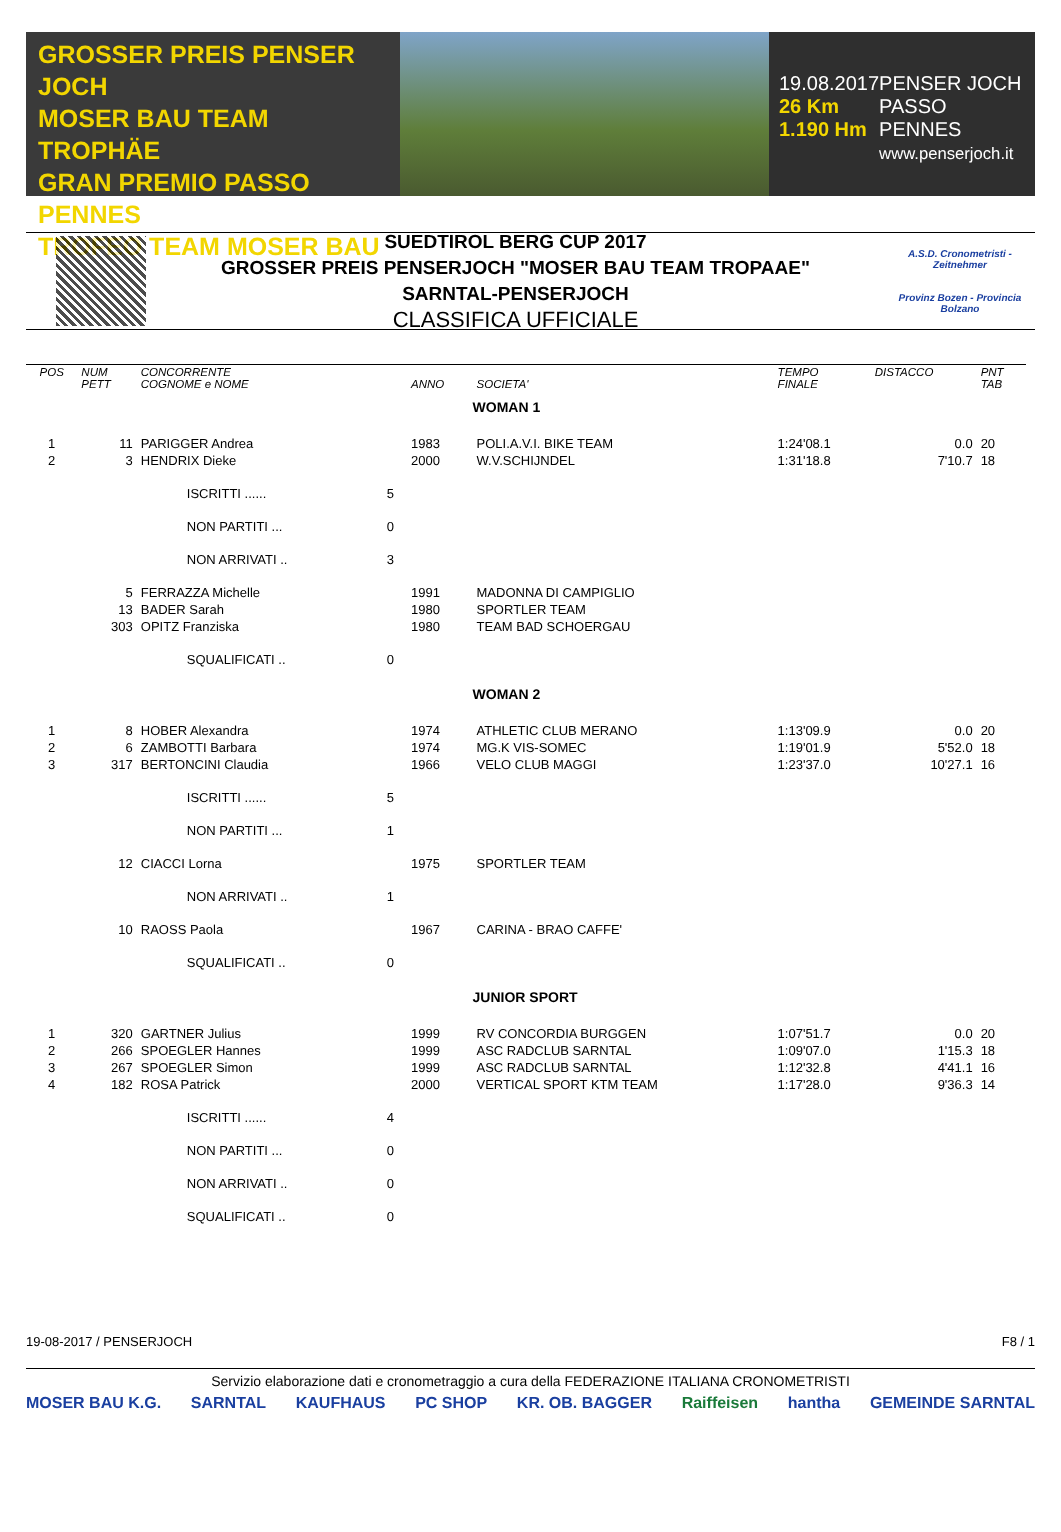GROSSER PREIS PENSER JOCH
MOSER BAU TEAM TROPHÄE
GRAN PREMIO PASSO PENNES
TROFEO TEAM MOSER BAU
19.08.2017
26 Km
1.190 Hm
PENSER JOCH
PASSO PENNES
www.penserjoch.it
SUEDTIROL BERG CUP 2017
GROSSER PREIS PENSERJOCH "MOSER BAU TEAM TROPAAE"
SARNTAL-PENSERJOCH
CLASSIFICA UFFICIALE
A.S.D. Cronometristi - Zeitnehmer
Provinz Bozen - Provincia Bolzano
| POS | NUM PETT | CONCORRENTE COGNOME e NOME | | ANNO | SOCIETA' | TEMPO FINALE | DISTACCO | PNT TAB |
| --- | --- | --- | --- | --- | --- | --- | --- | --- |
| | | | | | WOMAN 1 | | | |
| 1 | 11 | PARIGGER Andrea | | 1983 | POLI.A.V.I. BIKE TEAM | 1:24'08.1 | 0.0 | 20 |
| 2 | 3 | HENDRIX Dieke | | 2000 | W.V.SCHIJNDEL | 1:31'18.8 | 7'10.7 | 18 |
| | | ISCRITTI ...... | 5 | | | | | |
| | | NON PARTITI ... | 0 | | | | | |
| | | NON ARRIVATI .. | 3 | | | | | |
| | 5 | FERRAZZA Michelle | | 1991 | MADONNA DI CAMPIGLIO | | | |
| | 13 | BADER Sarah | | 1980 | SPORTLER TEAM | | | |
| | 303 | OPITZ Franziska | | 1980 | TEAM BAD SCHOERGAU | | | |
| | | SQUALIFICATI .. | 0 | | | | | |
| | | | | | WOMAN 2 | | | |
| 1 | 8 | HOBER Alexandra | | 1974 | ATHLETIC CLUB MERANO | 1:13'09.9 | 0.0 | 20 |
| 2 | 6 | ZAMBOTTI Barbara | | 1974 | MG.K VIS-SOMEC | 1:19'01.9 | 5'52.0 | 18 |
| 3 | 317 | BERTONCINI Claudia | | 1966 | VELO CLUB MAGGI | 1:23'37.0 | 10'27.1 | 16 |
| | | ISCRITTI ...... | 5 | | | | | |
| | | NON PARTITI ... | 1 | | | | | |
| | 12 | CIACCI Lorna | | 1975 | SPORTLER TEAM | | | |
| | | NON ARRIVATI .. | 1 | | | | | |
| | 10 | RAOSS Paola | | 1967 | CARINA - BRAO CAFFE' | | | |
| | | SQUALIFICATI .. | 0 | | | | | |
| | | | | | JUNIOR SPORT | | | |
| 1 | 320 | GARTNER Julius | | 1999 | RV CONCORDIA BURGGEN | 1:07'51.7 | 0.0 | 20 |
| 2 | 266 | SPOEGLER Hannes | | 1999 | ASC RADCLUB SARNTAL | 1:09'07.0 | 1'15.3 | 18 |
| 3 | 267 | SPOEGLER Simon | | 1999 | ASC RADCLUB SARNTAL | 1:12'32.8 | 4'41.1 | 16 |
| 4 | 182 | ROSA Patrick | | 2000 | VERTICAL SPORT KTM TEAM | 1:17'28.0 | 9'36.3 | 14 |
| | | ISCRITTI ...... | 4 | | | | | |
| | | NON PARTITI ... | 0 | | | | | |
| | | NON ARRIVATI .. | 0 | | | | | |
| | | SQUALIFICATI .. | 0 | | | | | |
19-08-2017 / PENSERJOCH F8 / 1
Servizio elaborazione dati e cronometraggio a cura della FEDERAZIONE ITALIANA CRONOMETRISTI
MOSER BAU K.G. SARNTAL KAUFHAUS PC SHOP KR. OB. BAGGER Raiffeisen hantha GEMEINDE SARNTAL